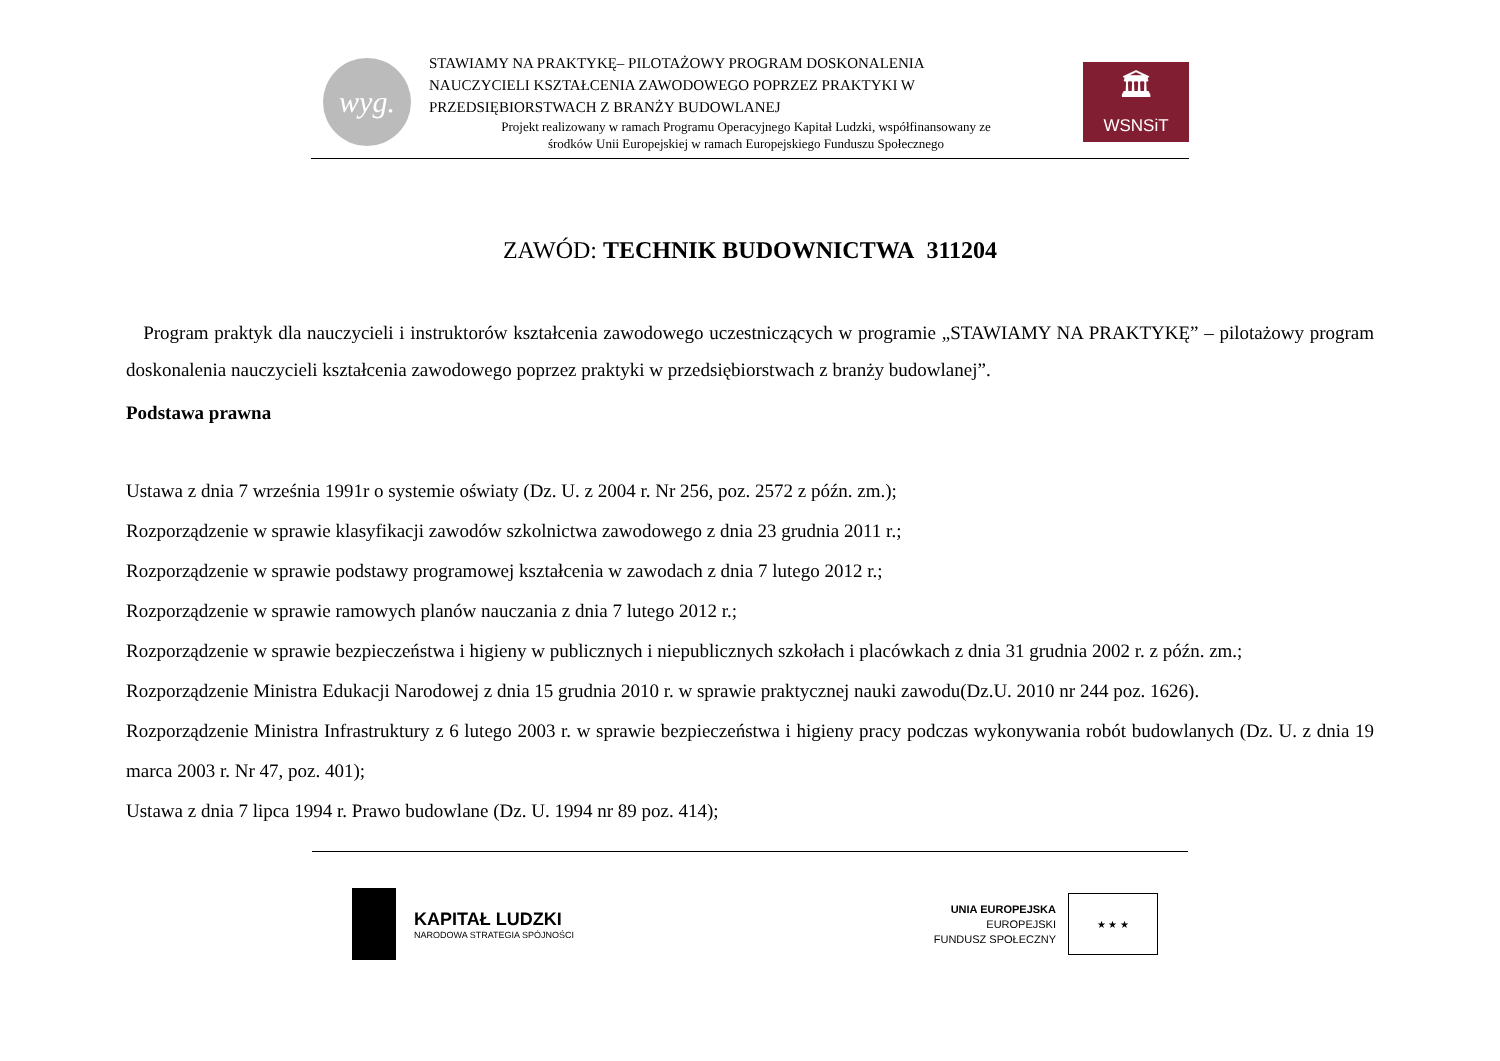wyg.
STAWIAMY NA PRAKTYKĘ– PILOTAŻOWY PROGRAM DOSKONALENIA
NAUCZYCIELI KSZTAŁCENIA ZAWODOWEGO POPRZEZ PRAKTYKI W
PRZEDSIĘBIORSTWACH Z BRANŻY BUDOWLANEJ
Projekt realizowany w ramach Programu Operacyjnego Kapitał Ludzki, współfinansowany ze
środków Unii Europejskiej w ramach Europejskiego Funduszu Społecznego
🏛
WSNSiT
ZAWÓD: TECHNIK BUDOWNICTWA 311204
Program praktyk dla nauczycieli i instruktorów kształcenia zawodowego uczestniczących w programie „STAWIAMY NA PRAKTYKĘ” – pilotażowy program doskonalenia nauczycieli kształcenia zawodowego poprzez praktyki w przedsiębiorstwach z branży budowlanej”.
Podstawa prawna
Ustawa z dnia 7 września 1991r o systemie oświaty (Dz. U. z 2004 r. Nr 256, poz. 2572 z późn. zm.);
Rozporządzenie w sprawie klasyfikacji zawodów szkolnictwa zawodowego z dnia 23 grudnia 2011 r.;
Rozporządzenie w sprawie podstawy programowej kształcenia w zawodach z dnia 7 lutego 2012 r.;
Rozporządzenie w sprawie ramowych planów nauczania z dnia 7 lutego 2012 r.;
Rozporządzenie w sprawie bezpieczeństwa i higieny w publicznych i niepublicznych szkołach i placówkach z dnia 31 grudnia 2002 r. z późn. zm.;
Rozporządzenie Ministra Edukacji Narodowej z dnia 15 grudnia 2010 r. w sprawie praktycznej nauki zawodu(Dz.U. 2010 nr 244 poz. 1626).
Rozporządzenie Ministra Infrastruktury z 6 lutego 2003 r. w sprawie bezpieczeństwa i higieny pracy podczas wykonywania robót budowlanych (Dz. U. z dnia 19 marca 2003 r. Nr 47, poz. 401);
Ustawa z dnia 7 lipca 1994 r. Prawo budowlane (Dz. U. 1994 nr 89 poz. 414);
KAPITAŁ LUDZKI
NARODOWA STRATEGIA SPÓJNOŚCI
UNIA EUROPEJSKA
EUROPEJSKI
FUNDUSZ SPOŁECZNY
★ ★ ★